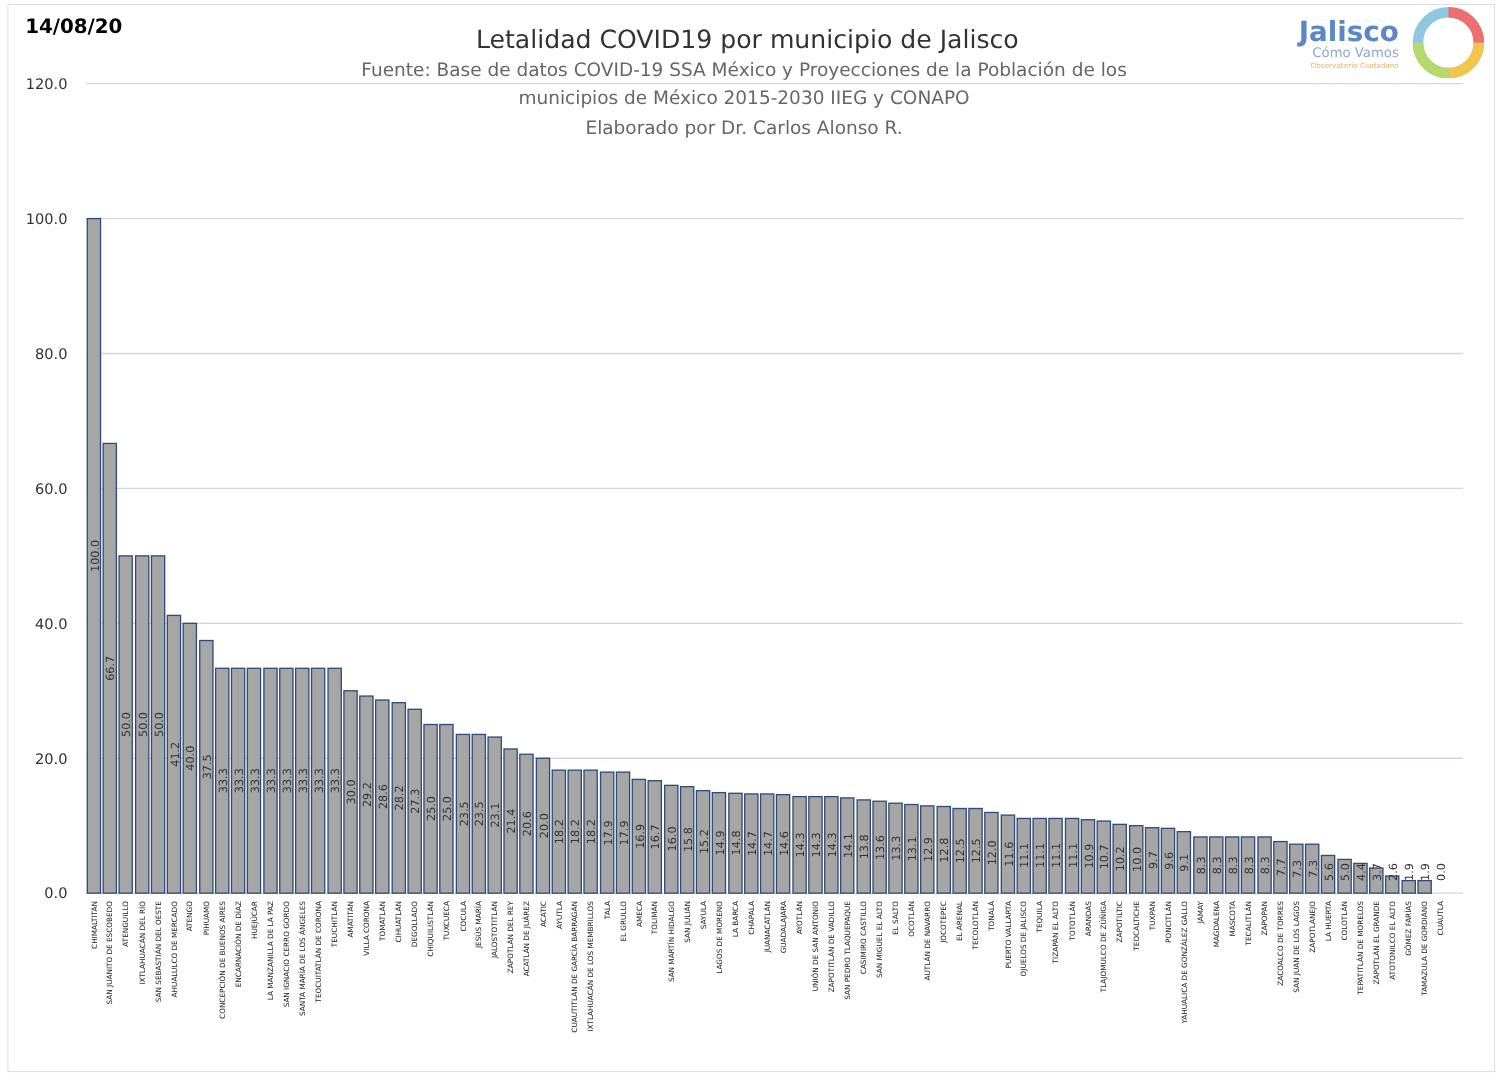14/08/20
Letalidad COVID19 por municipio de Jalisco
Fuente: Base de datos COVID-19 SSA México y Proyecciones de la Población de los
municipios de México 2015-2030 IIEG y CONAPO
Elaborado por Dr. Carlos Alonso R.
Jalisco
Cómo Vamos
Observatorio Ciudadano
120.0
100.0
80.0
60.0
40.0
20.0
0.0
100.0
CHIMALTITÁN
66.7
SAN JUANITO DE ESCOBEDO
50.0
ATENGUILLO
50.0
IXTLAHUACÁN DEL RÍO
50.0
SAN SEBASTIÁN DEL OESTE
41.2
AHUALULCO DE MERCADO
40.0
ATENGO
37.5
PIHUAMO
33.3
CONCEPCIÓN DE BUENOS AIRES
33.3
ENCARNACIÓN DE DÍAZ
33.3
HUEJÚCAR
33.3
LA MANZANILLA DE LA PAZ
33.3
SAN IGNACIO CERRO GORDO
33.3
SANTA MARÍA DE LOS ÁNGELES
33.3
TEOCUITATLÁN DE CORONA
33.3
TEUCHITLÁN
30.0
AMATITÁN
29.2
VILLA CORONA
28.6
TOMATLÁN
28.2
CIHUATLÁN
27.3
DEGOLLADO
25.0
CHIQUILISTLÁN
25.0
TUXCUECA
23.5
COCULA
23.5
JESÚS MARÍA
23.1
JALOSTOTITLÁN
21.4
ZAPOTLÁN DEL REY
20.6
ACATLÁN DE JUÁREZ
20.0
ACATIC
18.2
AYUTLA
18.2
CUAUTITLÁN DE GARCÍA BARRAGÁN
18.2
IXTLAHUACÁN DE LOS MEMBRILLOS
17.9
TALA
17.9
EL GRULLO
16.9
AMECA
16.7
TOLIMÁN
16.0
SAN MARTÍN HIDALGO
15.8
SAN JULIÁN
15.2
SAYULA
14.9
LAGOS DE MORENO
14.8
LA BARCA
14.7
CHAPALA
14.7
JUANACATLÁN
14.6
GUADALAJARA
14.3
AYOTLÁN
14.3
UNIÓN DE SAN ANTONIO
14.3
ZAPOTITLÁN DE VADILLO
14.1
SAN PEDRO TLAQUEPAQUE
13.8
CASIMIRO CASTILLO
13.6
SAN MIGUEL EL ALTO
13.3
EL SALTO
13.1
OCOTLÁN
12.9
AUTLÁN DE NAVARRO
12.8
JOCOTEPEC
12.5
EL ARENAL
12.5
TECOLOTLÁN
12.0
TONALÁ
11.6
PUERTO VALLARTA
11.1
OJUELOS DE JALISCO
11.1
TEQUILA
11.1
TIZAPÁN EL ALTO
11.1
TOTOTLÁN
10.9
ARANDAS
10.7
TLAJOMULCO DE ZÚÑIGA
10.2
ZAPOTILTIC
10.0
TEOCALTICHE
9.7
TUXPAN
9.6
PONCITLÁN
9.1
YAHUALICA DE GONZÁLEZ GALLO
8.3
JAMAY
8.3
MAGDALENA
8.3
MASCOTA
8.3
TECALITLÁN
8.3
ZAPOPAN
7.7
ZACOALCO DE TORRES
7.3
SAN JUAN DE LOS LAGOS
7.3
ZAPOTLANEJO
5.6
LA HUERTA
5.0
COLOTLÁN
4.4
TEPATITLÁN DE MORELOS
3.7
ZAPOTLÁN EL GRANDE
2.6
ATOTONILCO EL ALTO
1.9
GÓMEZ FARÍAS
1.9
TAMAZULA DE GORDIANO
0.0
CUAUTLA